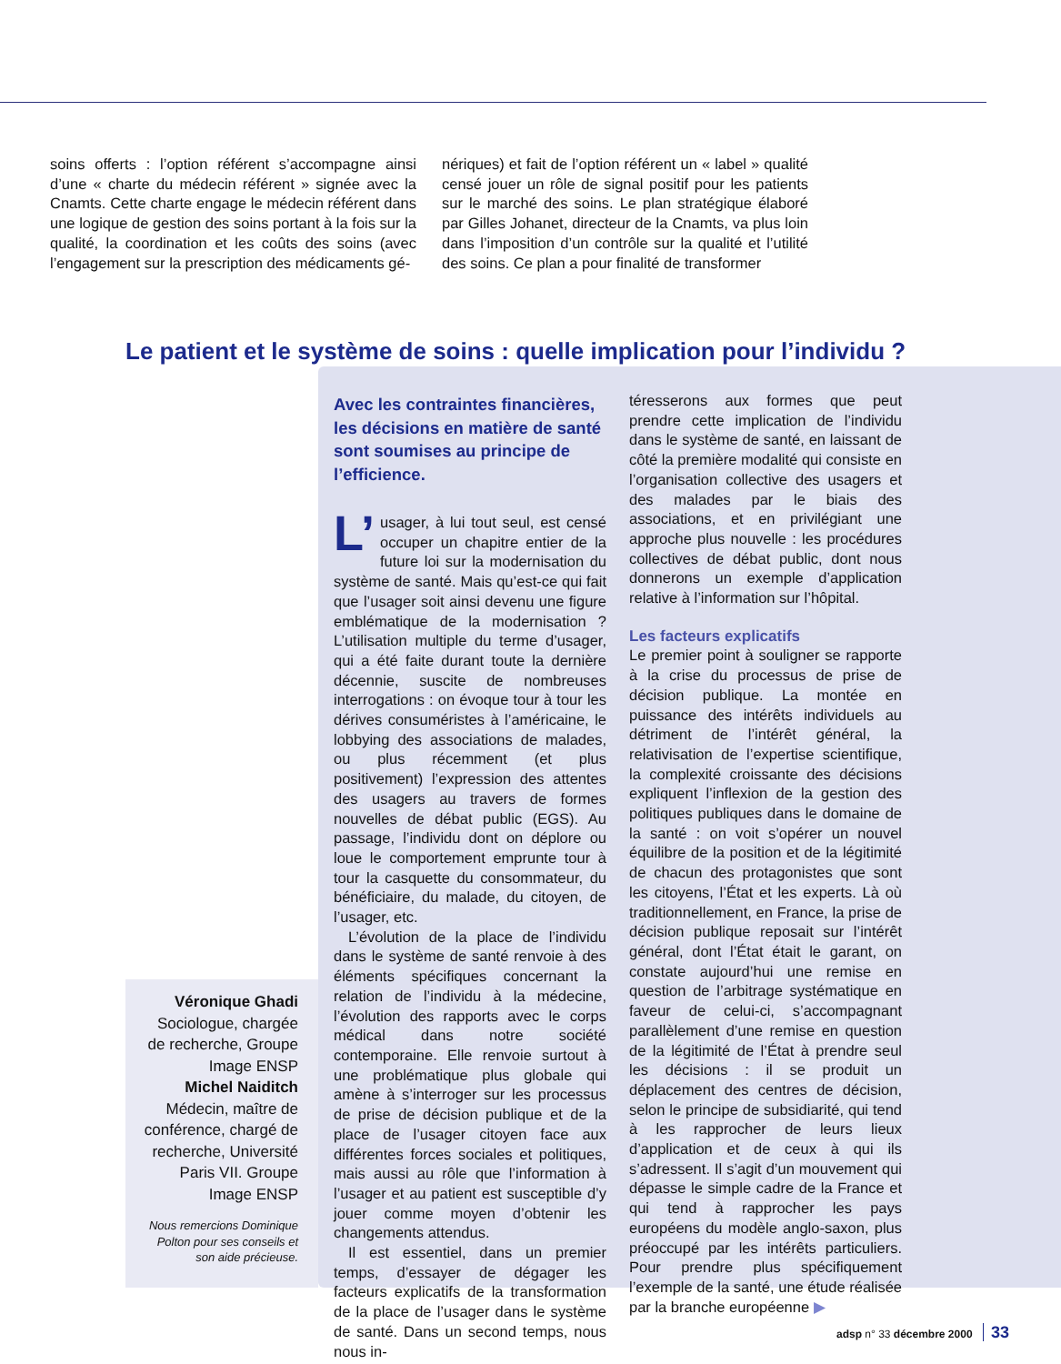soins offerts : l’option référent s’accompagne ainsi d’une « charte du médecin référent » signée avec la Cnamts. Cette charte engage le médecin référent dans une logique de gestion des soins portant à la fois sur la qualité, la coordination et les coûts des soins (avec l’engagement sur la prescription des médicaments gé-
nériques) et fait de l’option référent un « label » qualité censé jouer un rôle de signal positif pour les patients sur le marché des soins. Le plan stratégique élaboré par Gilles Johanet, directeur de la Cnamts, va plus loin dans l’imposition d’un contrôle sur la qualité et l’utilité des soins. Ce plan a pour finalité de transformer
Le patient et le système de soins : quelle implication pour l’individu ?
Avec les contraintes financières, les décisions en matière de santé sont soumises au principe de l’efficience.
L’ usager, à lui tout seul, est censé occuper un chapitre entier de la future loi sur la modernisation du système de santé. Mais qu’est-ce qui fait que l’usager soit ainsi devenu une figure emblématique de la modernisation ? L’utilisation multiple du terme d’usager, qui a été faite durant toute la dernière décennie, suscite de nombreuses interrogations : on évoque tour à tour les dérives consuméristes à l’américaine, le lobbying des associations de malades, ou plus récemment (et plus positivement) l’expression des attentes des usagers au travers de formes nouvelles de débat public (EGS). Au passage, l’individu dont on déplore ou loue le comportement emprunte tour à tour la casquette du consommateur, du bénéficiaire, du malade, du citoyen, de l’usager, etc.
L’évolution de la place de l’individu dans le système de santé renvoie à des éléments spécifiques concernant la relation de l’individu à la médecine, l’évolution des rapports avec le corps médical dans notre société contemporaine. Elle renvoie surtout à une problématique plus globale qui amène à s’interroger sur les processus de prise de décision publique et de la place de l’usager citoyen face aux différentes forces sociales et politiques, mais aussi au rôle que l’information à l’usager et au patient est susceptible d’y jouer comme moyen d’obtenir les changements attendus.
Il est essentiel, dans un premier temps, d’essayer de dégager les facteurs explicatifs de la transformation de la place de l’usager dans le système de santé. Dans un second temps, nous nous in-
téresserons aux formes que peut prendre cette implication de l’individu dans le système de santé, en laissant de côté la première modalité qui consiste en l’organisation collective des usagers et des malades par le biais des associations, et en privilégiant une approche plus nouvelle : les procédures collectives de débat public, dont nous donnerons un exemple d’application relative à l’information sur l’hôpital.
Les facteurs explicatifs
Le premier point à souligner se rapporte à la crise du processus de prise de décision publique. La montée en puissance des intérêts individuels au détriment de l’intérêt général, la relativisation de l’expertise scientifique, la complexité croissante des décisions expliquent l’inflexion de la gestion des politiques publiques dans le domaine de la santé : on voit s’opérer un nouvel équilibre de la position et de la légitimité de chacun des protagonistes que sont les citoyens, l’État et les experts. Là où traditionnellement, en France, la prise de décision publique reposait sur l’intérêt général, dont l’État était le garant, on constate aujourd’hui une remise en question de l’arbitrage systématique en faveur de celui-ci, s’accompagnant parallèlement d’une remise en question de la légitimité de l’État à prendre seul les décisions : il se produit un déplacement des centres de décision, selon le principe de subsidiarité, qui tend à les rapprocher de leurs lieux d’application et de ceux à qui ils s’adressent. Il s’agit d’un mouvement qui dépasse le simple cadre de la France et qui tend à rapprocher les pays européens du modèle anglo-saxon, plus préoccupé par les intérêts particuliers. Pour prendre plus spécifiquement l’exemple de la santé, une étude réalisée par la branche européenne ▶
Véronique Ghadi
Sociologue, chargée de recherche, Groupe Image ENSP
Michel Naiditch
Médecin, maître de conférence, chargé de recherche, Université Paris VII. Groupe Image ENSP
Nous remercions Dominique Polton pour ses conseils et son aide précieuse.
adsp n° 33 décembre 2000 33